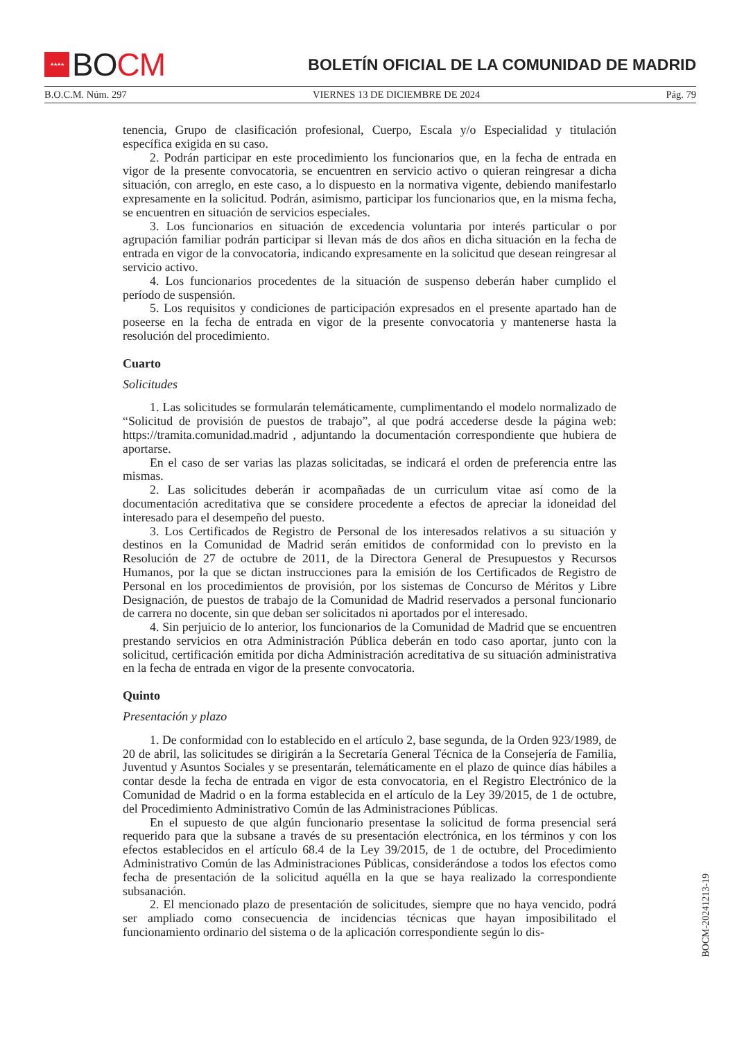★★★★ BO CM
BOLETÍN OFICIAL DE LA COMUNIDAD DE MADRID
B.O.C.M. Núm. 297 VIERNES 13 DE DICIEMBRE DE 2024 Pág. 79
tenencia, Grupo de clasificación profesional, Cuerpo, Escala y/o Especialidad y titulación específica exigida en su caso.
2. Podrán participar en este procedimiento los funcionarios que, en la fecha de entrada en vigor de la presente convocatoria, se encuentren en servicio activo o quieran reingresar a dicha situación, con arreglo, en este caso, a lo dispuesto en la normativa vigente, debiendo manifestarlo expresamente en la solicitud. Podrán, asimismo, participar los funcionarios que, en la misma fecha, se encuentren en situación de servicios especiales.
3. Los funcionarios en situación de excedencia voluntaria por interés particular o por agrupación familiar podrán participar si llevan más de dos años en dicha situación en la fecha de entrada en vigor de la convocatoria, indicando expresamente en la solicitud que desean reingresar al servicio activo.
4. Los funcionarios procedentes de la situación de suspenso deberán haber cumplido el período de suspensión.
5. Los requisitos y condiciones de participación expresados en el presente apartado han de poseerse en la fecha de entrada en vigor de la presente convocatoria y mantenerse hasta la resolución del procedimiento.
Cuarto
Solicitudes
1. Las solicitudes se formularán telemáticamente, cumplimentando el modelo normalizado de “Solicitud de provisión de puestos de trabajo”, al que podrá accederse desde la página web: https://tramita.comunidad.madrid , adjuntando la documentación correspondiente que hubiera de aportarse.
En el caso de ser varias las plazas solicitadas, se indicará el orden de preferencia entre las mismas.
2. Las solicitudes deberán ir acompañadas de un curriculum vitae así como de la documentación acreditativa que se considere procedente a efectos de apreciar la idoneidad del interesado para el desempeño del puesto.
3. Los Certificados de Registro de Personal de los interesados relativos a su situación y destinos en la Comunidad de Madrid serán emitidos de conformidad con lo previsto en la Resolución de 27 de octubre de 2011, de la Directora General de Presupuestos y Recursos Humanos, por la que se dictan instrucciones para la emisión de los Certificados de Registro de Personal en los procedimientos de provisión, por los sistemas de Concurso de Méritos y Libre Designación, de puestos de trabajo de la Comunidad de Madrid reservados a personal funcionario de carrera no docente, sin que deban ser solicitados ni aportados por el interesado.
4. Sin perjuicio de lo anterior, los funcionarios de la Comunidad de Madrid que se encuentren prestando servicios en otra Administración Pública deberán en todo caso aportar, junto con la solicitud, certificación emitida por dicha Administración acreditativa de su situación administrativa en la fecha de entrada en vigor de la presente convocatoria.
Quinto
Presentación y plazo
1. De conformidad con lo establecido en el artículo 2, base segunda, de la Orden 923/1989, de 20 de abril, las solicitudes se dirigirán a la Secretaría General Técnica de la Consejería de Familia, Juventud y Asuntos Sociales y se presentarán, telemáticamente en el plazo de quince días hábiles a contar desde la fecha de entrada en vigor de esta convocatoria, en el Registro Electrónico de la Comunidad de Madrid o en la forma establecida en el artículo de la Ley 39/2015, de 1 de octubre, del Procedimiento Administrativo Común de las Administraciones Públicas.
En el supuesto de que algún funcionario presentase la solicitud de forma presencial será requerido para que la subsane a través de su presentación electrónica, en los términos y con los efectos establecidos en el artículo 68.4 de la Ley 39/2015, de 1 de octubre, del Procedimiento Administrativo Común de las Administraciones Públicas, considerándose a todos los efectos como fecha de presentación de la solicitud aquélla en la que se haya realizado la correspondiente subsanación.
2. El mencionado plazo de presentación de solicitudes, siempre que no haya vencido, podrá ser ampliado como consecuencia de incidencias técnicas que hayan imposibilitado el funcionamiento ordinario del sistema o de la aplicación correspondiente según lo dis-
BOCM-20241213-19